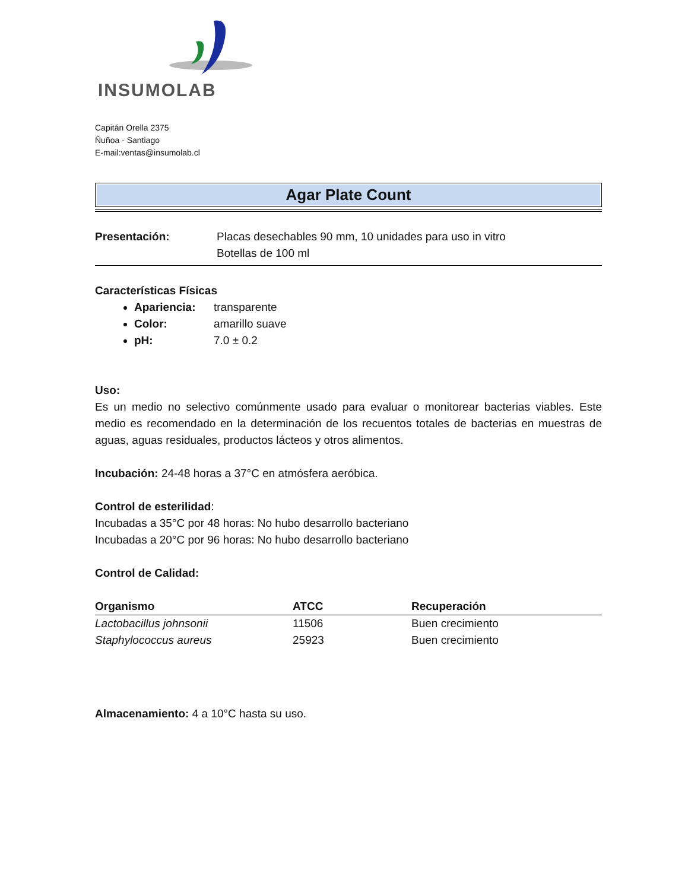INSUMOLAB
Capitán Orella 2375
Ñuñoa - Santiago
E-mail:ventas@insumolab.cl
Agar Plate Count
Presentación: Placas desechables 90 mm, 10 unidades para uso in vitro
Botellas de 100 ml
Características Físicas
Apariencia: transparente
Color: amarillo suave
pH: 7.0 ± 0.2
Uso:
Es un medio no selectivo comúnmente usado para evaluar o monitorear bacterias viables. Este medio es recomendado en la determinación de los recuentos totales de bacterias en muestras de aguas, aguas residuales, productos lácteos y otros alimentos.
Incubación: 24-48 horas a 37°C en atmósfera aeróbica.
Control de esterilidad:
Incubadas a 35°C por 48 horas: No hubo desarrollo bacteriano
Incubadas a 20°C por 96 horas: No hubo desarrollo bacteriano
Control de Calidad:
| Organismo | ATCC | Recuperación |
| --- | --- | --- |
| Lactobacillus johnsonii | 11506 | Buen crecimiento |
| Staphylococcus aureus | 25923 | Buen crecimiento |
Almacenamiento: 4 a 10°C hasta su uso.